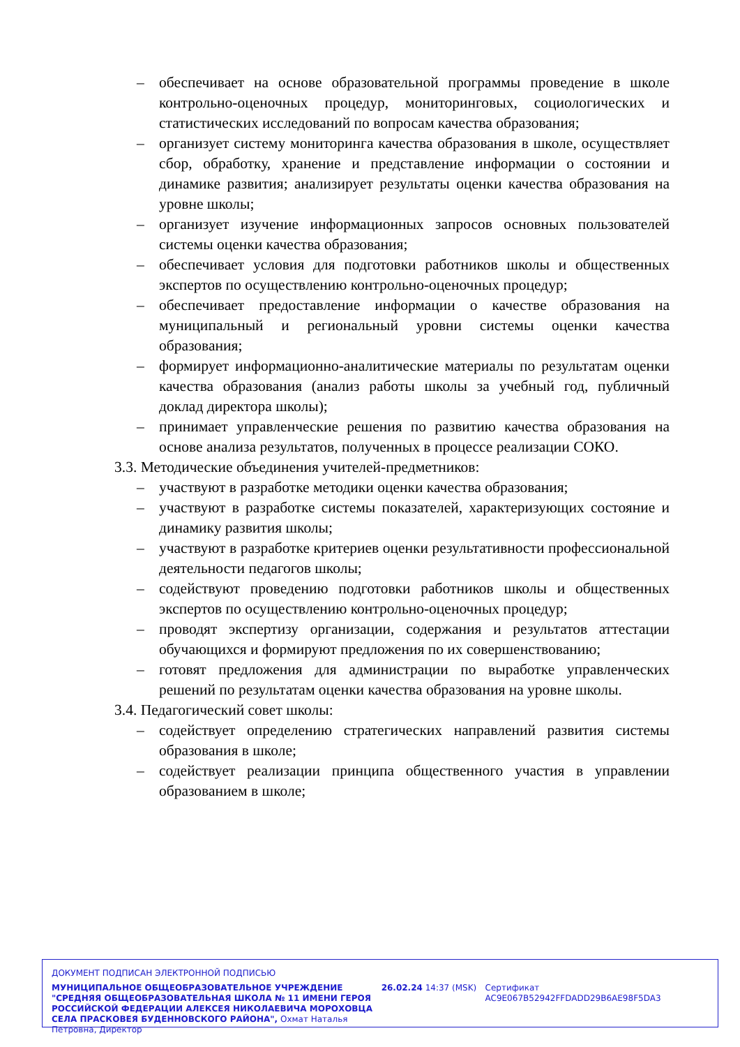– обеспечивает на основе образовательной программы проведение в школе контрольно-оценочных процедур, мониторинговых, социологических и статистических исследований по вопросам качества образования;
– организует систему мониторинга качества образования в школе, осуществляет сбор, обработку, хранение и представление информации о состоянии и динамике развития; анализирует результаты оценки качества образования на уровне школы;
– организует изучение информационных запросов основных пользователей системы оценки качества образования;
– обеспечивает условия для подготовки работников школы и общественных экспертов по осуществлению контрольно-оценочных процедур;
– обеспечивает предоставление информации о качестве образования на муниципальный и региональный уровни системы оценки качества образования;
– формирует информационно-аналитические материалы по результатам оценки качества образования (анализ работы школы за учебный год, публичный доклад директора школы);
– принимает управленческие решения по развитию качества образования на основе анализа результатов, полученных в процессе реализации СОКО.
3.3. Методические объединения учителей-предметников:
– участвуют в разработке методики оценки качества образования;
– участвуют в разработке системы показателей, характеризующих состояние и динамику развития школы;
– участвуют в разработке критериев оценки результативности профессиональной деятельности педагогов школы;
– содействуют проведению подготовки работников школы и общественных экспертов по осуществлению контрольно-оценочных процедур;
– проводят экспертизу организации, содержания и результатов аттестации обучающихся и формируют предложения по их совершенствованию;
– готовят предложения для администрации по выработке управленческих решений по результатам оценки качества образования на уровне школы.
3.4. Педагогический совет школы:
– содействует определению стратегических направлений развития системы образования в школе;
– содействует реализации принципа общественного участия в управлении образованием в школе;
ДОКУМЕНТ ПОДПИСАН ЭЛЕКТРОННОЙ ПОДПИСЬЮ
МУНИЦИПАЛЬНОЕ ОБЩЕОБРАЗОВАТЕЛЬНОЕ УЧРЕЖДЕНИЕ "СРЕДНЯЯ ОБЩЕОБРАЗОВАТЕЛЬНАЯ ШКОЛА № 11 ИМЕНИ ГЕРОЯ РОССИЙСКОЙ ФЕДЕРАЦИИ АЛЕКСЕЯ НИКОЛАЕВИЧА МОРОХОВЦА СЕЛА ПРАСКОВЕЯ БУДЕННОВСКОГО РАЙОНА", Охмат Наталья Петровна, Директор
26.02.24 14:37 (MSK) Сертификат AC9E067B52942FFDADD29B6AE98F5DA3